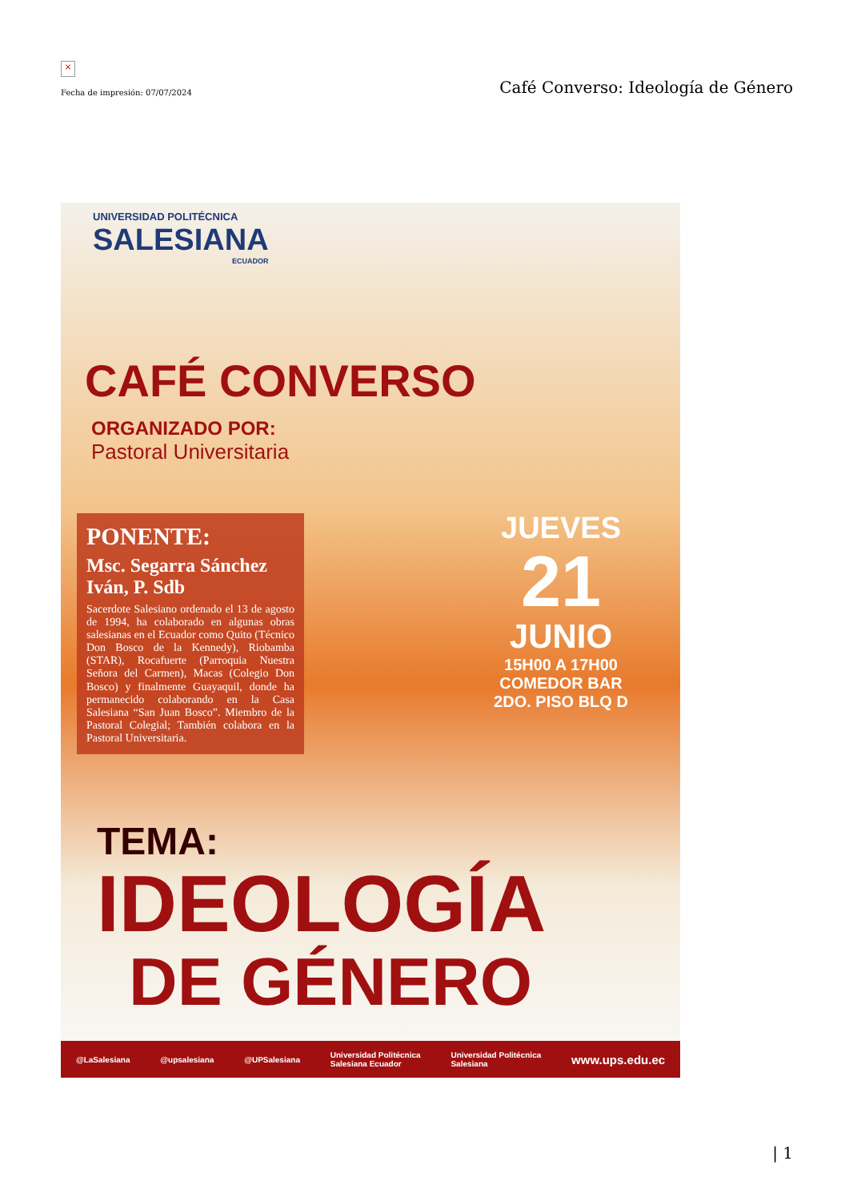×
Fecha de impresión: 07/07/2024
Café Converso: Ideología de Género
UNIVERSIDAD POLITÉCNICA
SALESIANA
ECUADOR
CAFÉ CONVERSO
ORGANIZADO POR:
Pastoral Universitaria
PONENTE:
Msc. Segarra Sánchez Iván, P. Sdb
Sacerdote Salesiano ordenado el 13 de agosto de 1994, ha colaborado en algunas obras salesianas en el Ecuador como Quito (Técnico Don Bosco de la Kennedy), Riobamba (STAR), Rocafuerte (Parroquia Nuestra Señora del Carmen), Macas (Colegio Don Bosco) y finalmente Guayaquil, donde ha permanecido colaborando en la Casa Salesiana “San Juan Bosco”. Miembro de la Pastoral Colegial; También colabora en la Pastoral Universitaria.
JUEVES
21
JUNIO
15H00 A 17H00
COMEDOR BAR
2DO. PISO BLQ D
TEMA:
IDEOLOGÍA
DE GÉNERO
@LaSalesiana @upsalesiana @UPSalesiana Universidad Politécnica
Salesiana Ecuador Universidad Politécnica
Salesiana www.ups.edu.ec
| 1